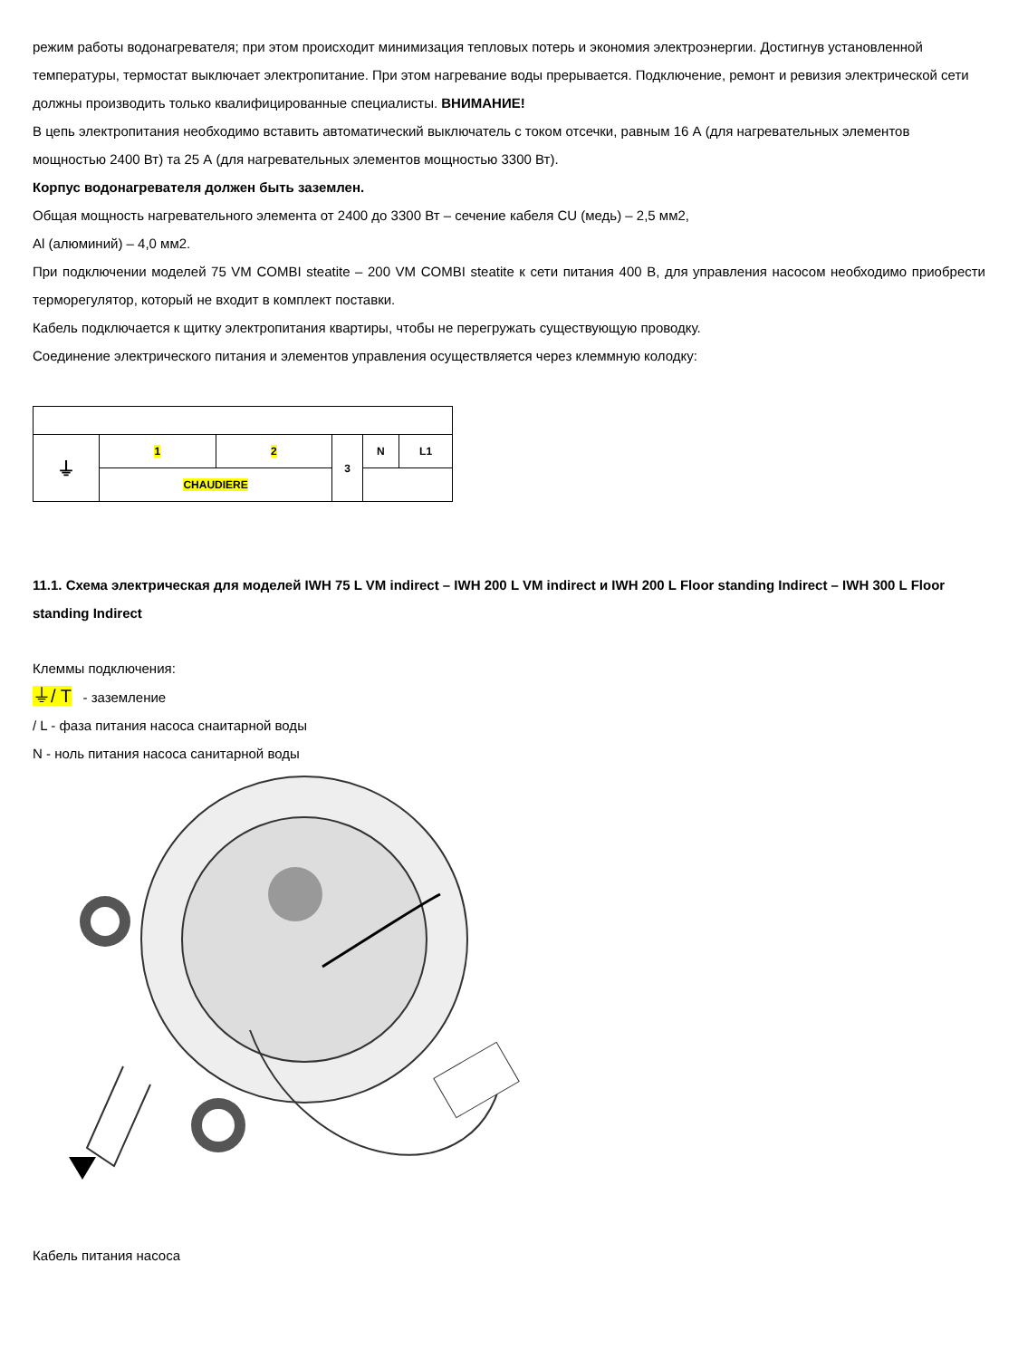режим работы водонагревателя; при этом происходит минимизация тепловых потерь и экономия электроэнергии. Достигнув установленной температуры, термостат выключает электропитание. При этом нагревание воды прерывается. Подключение, ремонт и ревизия электрической сети должны производить только квалифицированные специалисты. ВНИМАНИЕ!
В цепь электропитания необходимо вставить автоматический выключатель с током отсечки, равным 16 А (для нагревательных элементов мощностью 2400 Вт) та 25 А (для нагревательных элементов мощностью 3300 Вт).
Корпус водонагревателя должен быть заземлен.
Общая мощность нагревательного элемента от 2400 до 3300 Вт – сечение кабеля CU (медь) – 2,5 мм2,
Al (алюминий) – 4,0 мм2.
При подключении моделей 75 VM COMBI steatite – 200 VM COMBI steatite к сети питания 400 В, для управления насосом необходимо приобрести терморегулятор, который не входит в комплект поставки.
Кабель подключается к щитку электропитания квартиры, чтобы не перегружать существующую проводку.
Соединение электрического питания и элементов управления осуществляется через клеммную колодку:
| ⏚ | 1 | 2 | 3 | N | L1 |
| | CHAUDIERE | | | | |
11.1. Схема электрическая для моделей IWH 75 L VM indirect – IWH 200 L VM indirect и IWH 200 L Floor standing Indirect – IWH 300 L Floor standing Indirect
Клеммы подключения:
⏚/ T - заземление
/ L - фаза питания насоса снаитарной воды
N - ноль питания насоса санитарной воды
Кабель питания насоса